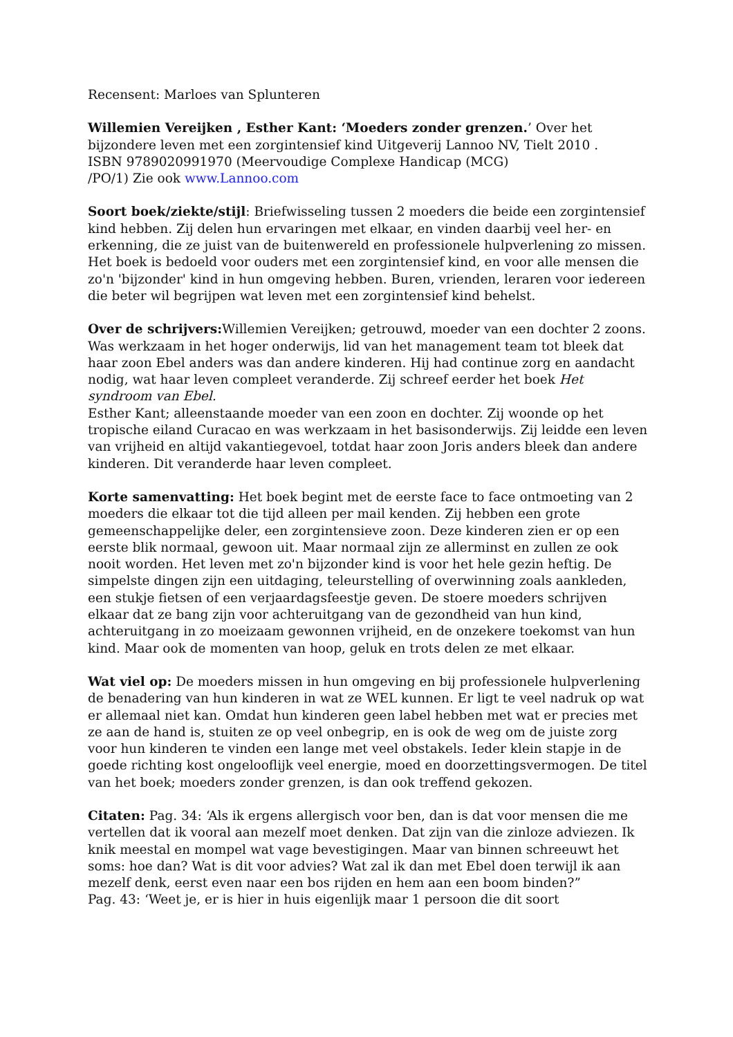Recensent: Marloes van Splunteren
Willemien Vereijken , Esther Kant: ‘Moeders zonder grenzen.’ Over het bijzondere leven met een zorgintensief kind Uitgeverij Lannoo NV, Tielt 2010 .
ISBN 9789020991970 (Meervoudige Complexe Handicap (MCG)
/PO/1) Zie ook www.Lannoo.com
Soort boek/ziekte/stijl: Briefwisseling tussen 2 moeders die beide een zorgintensief kind hebben. Zij delen hun ervaringen met elkaar, en vinden daarbij veel her- en erkenning, die ze juist van de buitenwereld en professionele hulpverlening zo missen.
Het boek is bedoeld voor ouders met een zorgintensief kind, en voor alle mensen die zo'n 'bijzonder' kind in hun omgeving hebben. Buren, vrienden, leraren voor iedereen die beter wil begrijpen wat leven met een zorgintensief kind behelst.
Over de schrijvers: Willemien Vereijken; getrouwd, moeder van een dochter 2 zoons. Was werkzaam in het hoger onderwijs, lid van het management team tot bleek dat haar zoon Ebel anders was dan andere kinderen. Hij had continue zorg en aandacht nodig, wat haar leven compleet veranderde. Zij schreef eerder het boek Het syndroom van Ebel.
Esther Kant; alleenstaande moeder van een zoon en dochter. Zij woonde op het tropische eiland Curacao en was werkzaam in het basisonderwijs. Zij leidde een leven van vrijheid en altijd vakantiegevoel, totdat haar zoon Joris anders bleek dan andere kinderen. Dit veranderde haar leven compleet.
Korte samenvatting: Het boek begint met de eerste face to face ontmoeting van 2 moeders die elkaar tot die tijd alleen per mail kenden. Zij hebben een grote gemeenschappelijke deler, een zorgintensieve zoon. Deze kinderen zien er op een eerste blik normaal, gewoon uit. Maar normaal zijn ze allerminst en zullen ze ook nooit worden. Het leven met zo'n bijzonder kind is voor het hele gezin heftig. De simpelste dingen zijn een uitdaging, teleurstelling of overwinning zoals aankleden, een stukje fietsen of een verjaardagsfeestje geven. De stoere moeders schrijven elkaar dat ze bang zijn voor achteruitgang van de gezondheid van hun kind, achteruitgang in zo moeizaam gewonnen vrijheid, en de onzekere toekomst van hun kind. Maar ook de momenten van hoop, geluk en trots delen ze met elkaar.
Wat viel op: De moeders missen in hun omgeving en bij professionele hulpverlening de benadering van hun kinderen in wat ze WEL kunnen. Er ligt te veel nadruk op wat er allemaal niet kan. Omdat hun kinderen geen label hebben met wat er precies met ze aan de hand is, stuiten ze op veel onbegrip, en is ook de weg om de juiste zorg voor hun kinderen te vinden een lange met veel obstakels. Ieder klein stapje in de goede richting kost ongelooflijk veel energie, moed en doorzettingsvermogen. De titel van het boek; moeders zonder grenzen, is dan ook treffend gekozen.
Citaten: Pag. 34: ‘Als ik ergens allergisch voor ben, dan is dat voor mensen die me vertellen dat ik vooral aan mezelf moet denken. Dat zijn van die zinloze adviezen. Ik knik meestal en mompel wat vage bevestigingen. Maar van binnen schreeuwt het soms: hoe dan? Wat is dit voor advies? Wat zal ik dan met Ebel doen terwijl ik aan mezelf denk, eerst even naar een bos rijden en hem aan een boom binden?”
Pag. 43: ‘Weet je, er is hier in huis eigenlijk maar 1 persoon die dit soort